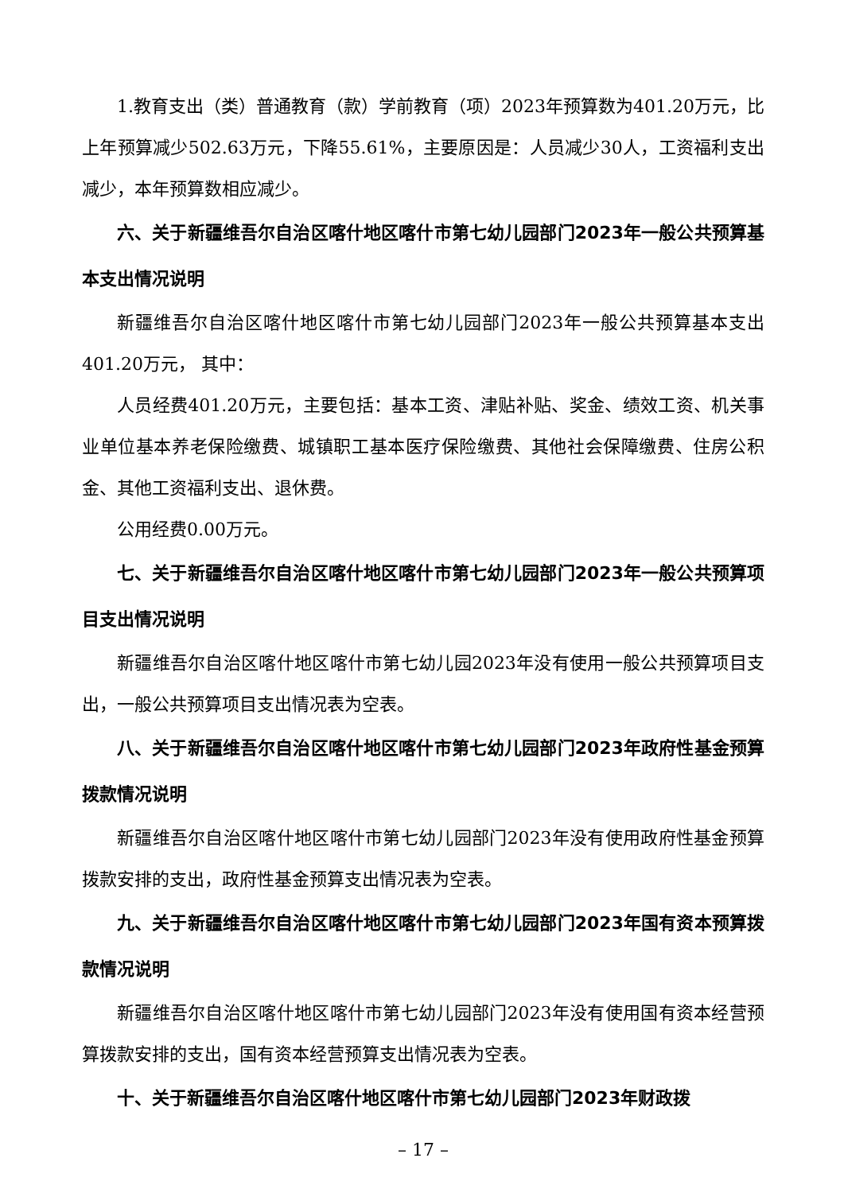1.教育支出（类）普通教育（款）学前教育（项）2023年预算数为401.20万元，比上年预算减少502.63万元，下降55.61%，主要原因是：人员减少30人，工资福利支出减少，本年预算数相应减少。
六、关于新疆维吾尔自治区喀什地区喀什市第七幼儿园部门2023年一般公共预算基本支出情况说明
新疆维吾尔自治区喀什地区喀什市第七幼儿园部门2023年一般公共预算基本支出401.20万元， 其中：
人员经费401.20万元，主要包括：基本工资、津贴补贴、奖金、绩效工资、机关事业单位基本养老保险缴费、城镇职工基本医疗保险缴费、其他社会保障缴费、住房公积金、其他工资福利支出、退休费。
公用经费0.00万元。
七、关于新疆维吾尔自治区喀什地区喀什市第七幼儿园部门2023年一般公共预算项目支出情况说明
新疆维吾尔自治区喀什地区喀什市第七幼儿园2023年没有使用一般公共预算项目支出，一般公共预算项目支出情况表为空表。
八、关于新疆维吾尔自治区喀什地区喀什市第七幼儿园部门2023年政府性基金预算拨款情况说明
新疆维吾尔自治区喀什地区喀什市第七幼儿园部门2023年没有使用政府性基金预算拨款安排的支出，政府性基金预算支出情况表为空表。
九、关于新疆维吾尔自治区喀什地区喀什市第七幼儿园部门2023年国有资本预算拨款情况说明
新疆维吾尔自治区喀什地区喀什市第七幼儿园部门2023年没有使用国有资本经营预算拨款安排的支出，国有资本经营预算支出情况表为空表。
十、关于新疆维吾尔自治区喀什地区喀什市第七幼儿园部门2023年财政拨
– 17 –